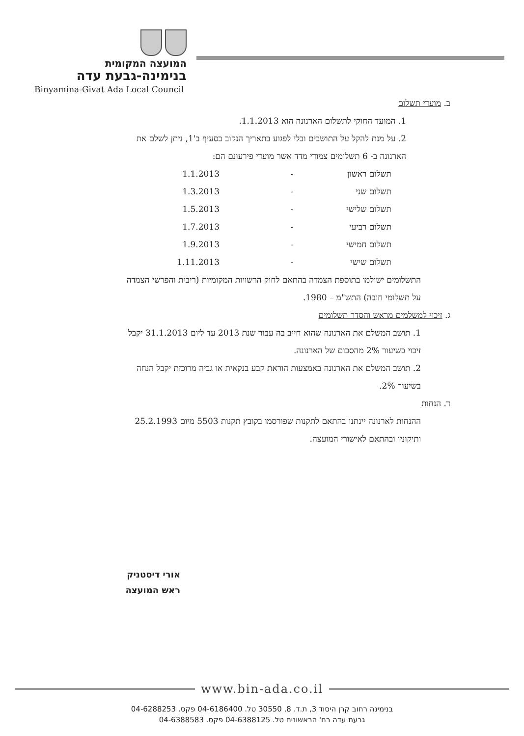המועצה המקומית
בנימינה-גבעת עדה
Binyamina-Givat Ada Local Council
ב. מועדי תשלום
1. המועד החוקי לתשלום הארנונה הוא 1.1.2013.
2. על מנת להקל על התושבים ובלי לפגוע בתאריך הנקוב בסעיף ב'1, ניתן לשלם את הארנונה ב- 6 תשלומים צמודי מדד אשר מועדי פירעונם הם:
תשלום ראשון - 1.1.2013
תשלום שני - 1.3.2013
תשלום שלישי - 1.5.2013
תשלום רביעי - 1.7.2013
תשלום חמישי - 1.9.2013
תשלום שישי - 1.11.2013
התשלומים ישולמו בתוספת הצמדה בהתאם לחוק הרשויות המקומיות (ריבית והפרשי הצמדה על תשלומי חובה) התש"מ – 1980.
ג. זיכוי למשלמים מראש והסדר תשלומים
1. תושב המשלם את הארנונה שהוא חייב בה עבור שנת 2013 עד ליום 31.1.2013 יקבל זיכוי בשיעור 2% מהסכום של הארנונה.
2. תושב המשלם את הארנונה באמצעות הוראת קבע בנקאית או גביה מרוכזת יקבל הנחה בשיעור 2%.
ד. הנחות
ההנחות לארנונה יינתנו בהתאם לתקנות שפורסמו בקובץ תקנות 5503 מיום 25.2.1993 ותיקוניו ובהתאם לאישורי המועצה.
אורי דיסטניק
ראש המועצה
www.bin-ada.co.il
בנימינה רחוב קרן היסוד 3, ת.ד. 8, 30550 טל. 04-6186400 פקס. 04-6288253
גבעת עדה רח' הראשונים טל. 04-6388125 פקס. 04-6388583